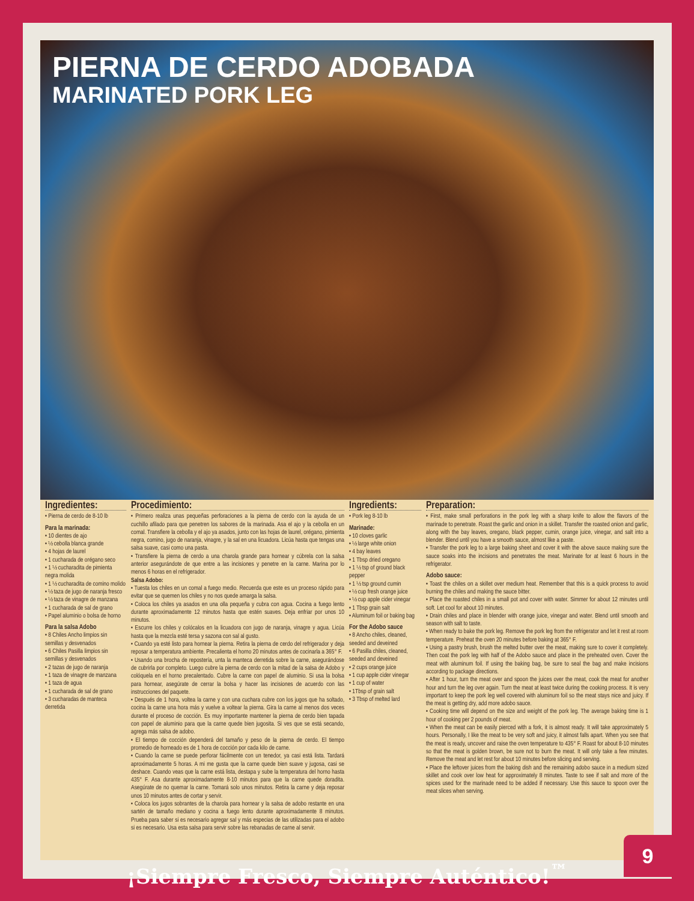PIERNA DE CERDO ADOBADA
MARINATED PORK LEG
Ingredientes:
• Pierna de cerdo de 8-10 lb
Para la marinada:
• 10 dientes de ajo
• ½ cebolla blanca grande
• 4 hojas de laurel
• 1 cucharada de orégano seco
• 1 ½ cucharadita de pimienta negra molida
• 1 ½ cucharadita de comino molido
• ½ taza de jugo de naranja fresco
• ½ taza de vinagre de manzana
• 1 cucharada de sal de grano
• Papel aluminio o bolsa de horno
Para la salsa Adobo
• 8 Chiles Ancho limpios sin semillas y desvenados
• 6 Chiles Pasilla limpios sin semillas y desvenados
• 2 tazas de jugo de naranja
• 1 taza de vinagre de manzana
• 1 taza de agua
• 1 cucharada de sal de grano
• 3 cucharadas de manteca derretida
Procedimiento:
• Primero realiza unas pequeñas perforaciones a la pierna de cerdo con la ayuda de un cuchillo afilado para que penetren los sabores de la marinada. Asa el ajo y la cebolla en un comal. Transfiere la cebolla y el ajo ya asados, junto con las hojas de laurel, orégano, pimienta negra, comino, jugo de naranja, vinagre, y la sal en una licuadora. Licúa hasta que tengas una salsa suave, casi como una pasta.
• Transfiere la pierna de cerdo a una charola grande para hornear y cúbrela con la salsa anterior asegurándote de que entre a las incisiones y penetre en la carne. Marina por lo menos 6 horas en el refrigerador.
Salsa Adobo:
• Tuesta los chiles en un comal a fuego medio. Recuerda que este es un proceso rápido para evitar que se quemen los chiles y no nos quede amarga la salsa.
• Coloca los chiles ya asados en una olla pequeña y cubra con agua. Cocina a fuego lento durante aproximadamente 12 minutos hasta que estén suaves. Deja enfriar por unos 10 minutos.
• Escurre los chiles y colócalos en la licuadora con jugo de naranja, vinagre y agua. Licúa hasta que la mezcla esté tersa y sazona con sal al gusto.
• Cuando ya esté listo para hornear la pierna. Retira la pierna de cerdo del refrigerador y deja reposar a temperatura ambiente. Precalienta el horno 20 minutos antes de cocinarla a 365° F.
• Usando una brocha de repostería, unta la manteca derretida sobre la carne, asegurándose de cubrirla por completo. Luego cubre la pierna de cerdo con la mitad de la salsa de Adobo y colóquela en el horno precalentado. Cubre la carne con papel de aluminio. Si usa la bolsa para hornear, asegúrate de cerrar la bolsa y hacer las incisiones de acuerdo con las instrucciones del paquete.
• Después de 1 hora, voltea la carne y con una cuchara cubre con los jugos que ha soltado, cocina la carne una hora más y vuelve a voltear la pierna. Gira la carne al menos dos veces durante el proceso de cocción. Es muy importante mantener la pierna de cerdo bien tapada con papel de aluminio para que la carne quede bien jugosita. Si ves que se está secando, agrega más salsa de adobo.
• El tiempo de cocción dependerá del tamaño y peso de la pierna de cerdo. El tiempo promedio de horneado es de 1 hora de cocción por cada kilo de carne.
• Cuando la carne se puede perforar fácilmente con un tenedor, ya casi está lista. Tardará aproximadamente 5 horas. A mi me gusta que la carne quede bien suave y jugosa, casi se deshace. Cuando veas que la carne está lista, destapa y sube la temperatura del horno hasta 435° F. Asa durante aproximadamente 8-10 minutos para que la carne quede doradita. Asegúrate de no quemar la carne. Tomará solo unos minutos. Retira la carne y deja reposar unos 10 minutos antes de cortar y servir.
• Coloca los jugos sobrantes de la charola para hornear y la salsa de adobo restante en una sartén de tamaño mediano y cocina a fuego lento durante aproximadamente 8 minutos. Prueba para saber si es necesario agregar sal y más especias de las utilizadas para el adobo si es necesario. Usa esta salsa para servir sobre las rebanadas de carne al servir.
Ingredients:
• Pork leg 8-10 lb
Marinade:
• 10 cloves garlic
• ½ large white onion
• 4 bay leaves
• 1 Tbsp dried oregano
• 1 ½ tsp of ground black pepper
• 1 ½ tsp ground cumin
• ½ cup fresh orange juice
• ½ cup apple cider vinegar
• 1 Tbsp grain salt
• Aluminum foil or baking bag
For the Adobo sauce
• 8 Ancho chiles, cleaned, seeded and deveined
• 6 Pasilla chiles, cleaned, seeded and deveined
• 2 cups orange juice
• 1 cup apple cider vinegar
• 1 cup of water
• 1Tbsp of grain salt
• 3 Tbsp of melted lard
Preparation:
• First, make small perforations in the pork leg with a sharp knife to allow the flavors of the marinade to penetrate. Roast the garlic and onion in a skillet. Transfer the roasted onion and garlic, along with the bay leaves, oregano, black pepper, cumin, orange juice, vinegar, and salt into a blender. Blend until you have a smooth sauce, almost like a paste.
• Transfer the pork leg to a large baking sheet and cover it with the above sauce making sure the sauce soaks into the incisions and penetrates the meat. Marinate for at least 6 hours in the refrigerator.
Adobo sauce:
• Toast the chiles on a skillet over medium heat. Remember that this is a quick process to avoid burning the chiles and making the sauce bitter.
• Place the roasted chiles in a small pot and cover with water. Simmer for about 12 minutes until soft. Let cool for about 10 minutes.
• Drain chiles and place in blender with orange juice, vinegar and water. Blend until smooth and season with salt to taste.
• When ready to bake the pork leg. Remove the pork leg from the refrigerator and let it rest at room temperature. Preheat the oven 20 minutes before baking at 365° F.
• Using a pastry brush, brush the melted butter over the meat, making sure to cover it completely. Then coat the pork leg with half of the Adobo sauce and place in the preheated oven. Cover the meat with aluminum foil. If using the baking bag, be sure to seal the bag and make incisions according to package directions.
• After 1 hour, turn the meat over and spoon the juices over the meat, cook the meat for another hour and turn the leg over again. Turn the meat at least twice during the cooking process. It is very important to keep the pork leg well covered with aluminum foil so the meat stays nice and juicy. If the meat is getting dry, add more adobo sauce.
• Cooking time will depend on the size and weight of the pork leg. The average baking time is 1 hour of cooking per 2 pounds of meat.
• When the meat can be easily pierced with a fork, it is almost ready. It will take approximately 5 hours. Personally, I like the meat to be very soft and juicy, it almost falls apart. When you see that the meat is ready, uncover and raise the oven temperature to 435° F. Roast for about 8-10 minutes so that the meat is golden brown, be sure not to burn the meat. It will only take a few minutes. Remove the meat and let rest for about 10 minutes before slicing and serving.
• Place the leftover juices from the baking dish and the remaining adobo sauce in a medium sized skillet and cook over low heat for approximately 8 minutes. Taste to see if salt and more of the spices used for the marinade need to be added if necessary. Use this sauce to spoon over the meat slices when serving.
9
¡Siempre Fresco, Siempre Auténtico!<sup>™</sup>